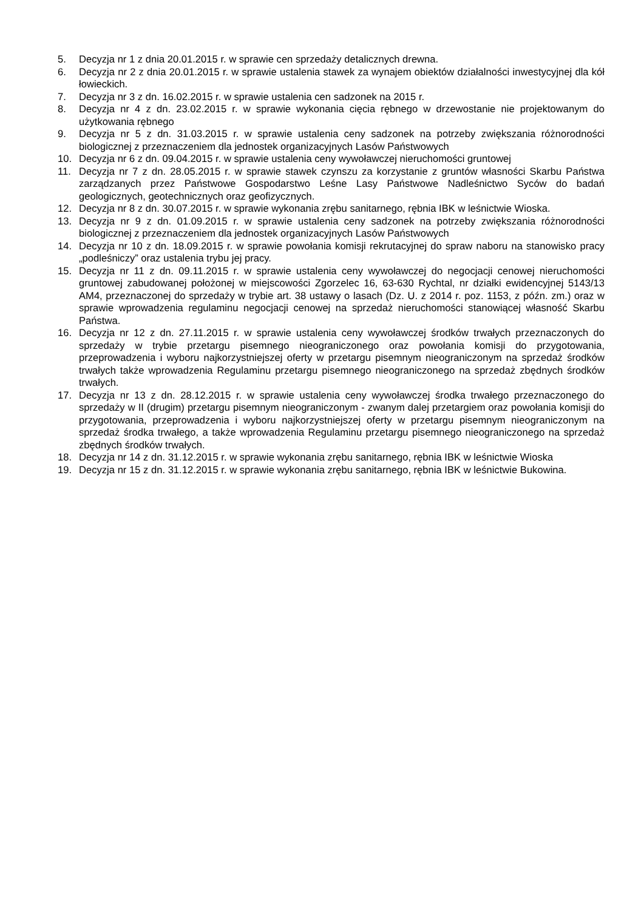5. Decyzja nr 1 z dnia 20.01.2015 r. w sprawie cen sprzedaży detalicznych drewna.
6. Decyzja nr 2 z dnia 20.01.2015 r. w sprawie ustalenia stawek za wynajem obiektów działalności inwestycyjnej dla kół łowieckich.
7. Decyzja nr 3 z dn. 16.02.2015 r. w sprawie ustalenia cen sadzonek na 2015 r.
8. Decyzja nr 4 z dn. 23.02.2015 r. w sprawie wykonania cięcia rębnego w drzewostanie nie projektowanym do użytkowania rębnego
9. Decyzja nr 5 z dn. 31.03.2015 r. w sprawie ustalenia ceny sadzonek na potrzeby zwiększania różnorodności biologicznej z przeznaczeniem dla jednostek organizacyjnych Lasów Państwowych
10. Decyzja nr 6 z dn. 09.04.2015 r. w sprawie ustalenia ceny wywoławczej nieruchomości gruntowej
11. Decyzja nr 7 z dn. 28.05.2015 r. w sprawie stawek czynszu za korzystanie z gruntów własności Skarbu Państwa zarządzanych przez Państwowe Gospodarstwo Leśne Lasy Państwowe Nadleśnictwo Syców do badań geologicznych, geotechnicznych oraz geofizycznych.
12. Decyzja nr 8 z dn. 30.07.2015 r. w sprawie wykonania zrębu sanitarnego, rębnia IBK w leśnictwie Wioska.
13. Decyzja nr 9 z dn. 01.09.2015 r. w sprawie ustalenia ceny sadzonek na potrzeby zwiększania różnorodności biologicznej z przeznaczeniem dla jednostek organizacyjnych Lasów Państwowych
14. Decyzja nr 10 z dn. 18.09.2015 r. w sprawie powołania komisji rekrutacyjnej do spraw naboru na stanowisko pracy „podleśniczy” oraz ustalenia trybu jej pracy.
15. Decyzja nr 11 z dn. 09.11.2015 r. w sprawie ustalenia ceny wywoławczej do negocjacji cenowej nieruchomości gruntowej zabudowanej położonej w miejscowości Zgorzelec 16, 63-630 Rychtal, nr działki ewidencyjnej 5143/13 AM4, przeznaczonej do sprzedaży w trybie art. 38 ustawy o lasach (Dz. U. z 2014 r. poz. 1153, z późn. zm.) oraz w sprawie wprowadzenia regulaminu negocjacji cenowej na sprzedaż nieruchomości stanowiącej własność Skarbu Państwa.
16. Decyzja nr 12 z dn. 27.11.2015 r. w sprawie ustalenia ceny wywoławczej środków trwałych przeznaczonych do sprzedaży w trybie przetargu pisemnego nieograniczonego oraz powołania komisji do przygotowania, przeprowadzenia i wyboru najkorzystniejszej oferty w przetargu pisemnym nieograniczonym na sprzedaż środków trwałych także wprowadzenia Regulaminu przetargu pisemnego nieograniczonego na sprzedaż zbędnych środków trwałych.
17. Decyzja nr 13 z dn. 28.12.2015 r. w sprawie ustalenia ceny wywoławczej środka trwałego przeznaczonego do sprzedaży w II (drugim) przetargu pisemnym nieograniczonym - zwanym dalej przetargiem oraz powołania komisji do przygotowania, przeprowadzenia i wyboru najkorzystniejszej oferty w przetargu pisemnym nieograniczonym na sprzedaż środka trwałego, a także wprowadzenia Regulaminu przetargu pisemnego nieograniczonego na sprzedaż zbędnych środków trwałych.
18. Decyzja nr 14 z dn. 31.12.2015 r. w sprawie wykonania zrębu sanitarnego, rębnia IBK w leśnictwie Wioska
19. Decyzja nr 15 z dn. 31.12.2015 r. w sprawie wykonania zrębu sanitarnego, rębnia IBK w leśnictwie Bukowina.